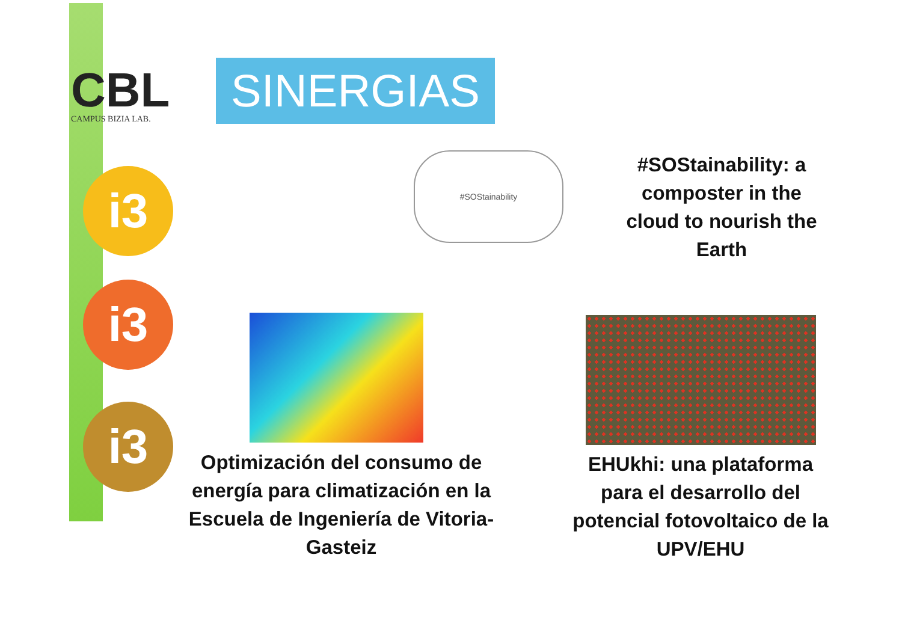CBL
CAMPUS BIZIA LAB.
SINERGIAS
i3
i3
i3
#SOStainability
#SOStainability: a composter in the cloud to nourish the Earth
Optimización del consumo de energía para climatización en la Escuela de Ingeniería de Vitoria-Gasteiz
EHUkhi: una plataforma para el desarrollo del potencial fotovoltaico de la UPV/EHU